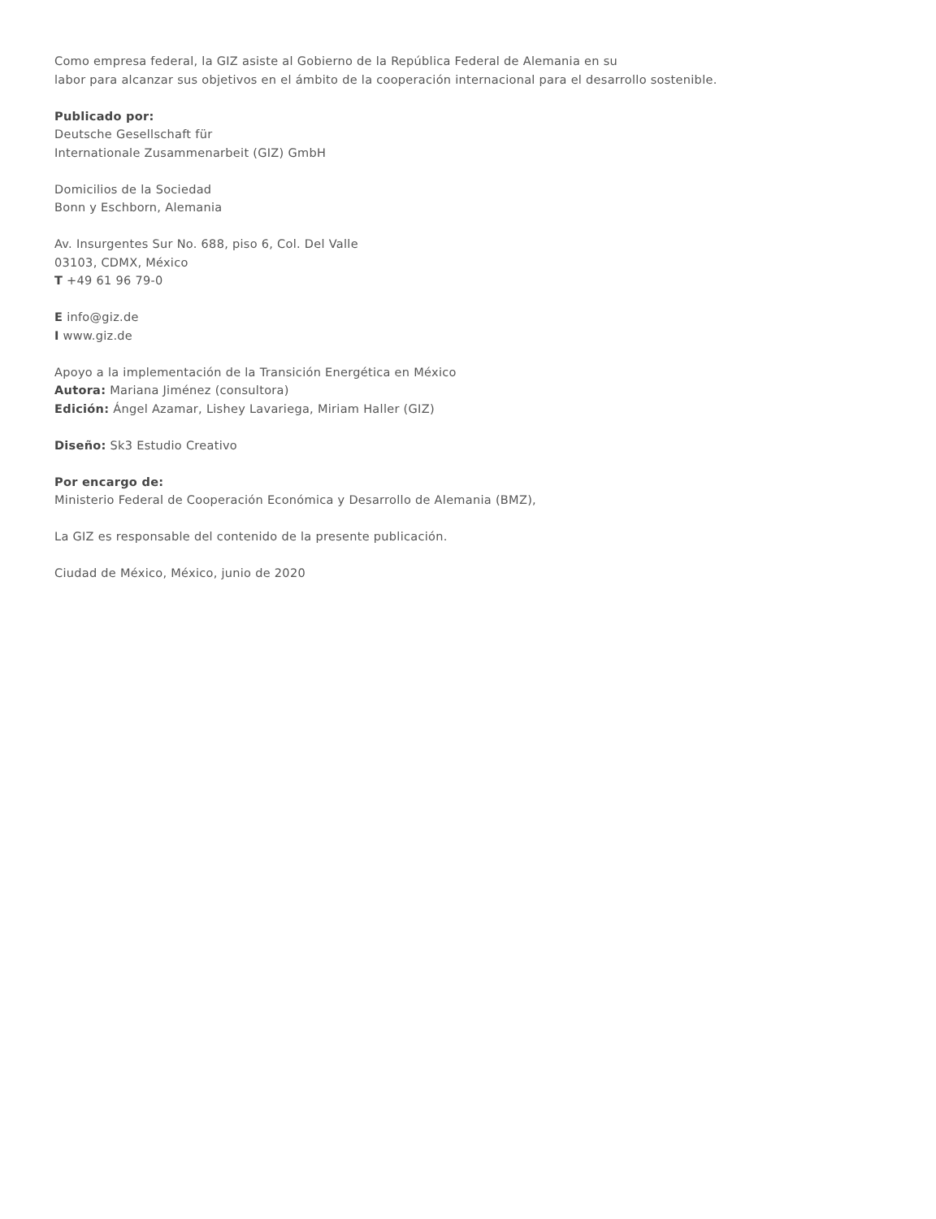Como empresa federal, la GIZ asiste al Gobierno de la República Federal de Alemania en su
labor para alcanzar sus objetivos en el ámbito de la cooperación internacional para el desarrollo sostenible.
Publicado por:
Deutsche Gesellschaft für
Internationale Zusammenarbeit (GIZ) GmbH
Domicilios de la Sociedad
Bonn y Eschborn, Alemania
Av. Insurgentes Sur No. 688, piso 6, Col. Del Valle
03103, CDMX, México
T +49 61 96 79-0
E info@giz.de
I www.giz.de
Apoyo a la implementación de la Transición Energética en México
Autora: Mariana Jiménez (consultora)
Edición: Ángel Azamar, Lishey Lavariega, Miriam Haller (GIZ)
Diseño: Sk3 Estudio Creativo
Por encargo de:
Ministerio Federal de Cooperación Económica y Desarrollo de Alemania (BMZ),
La GIZ es responsable del contenido de la presente publicación.
Ciudad de México, México, junio de 2020